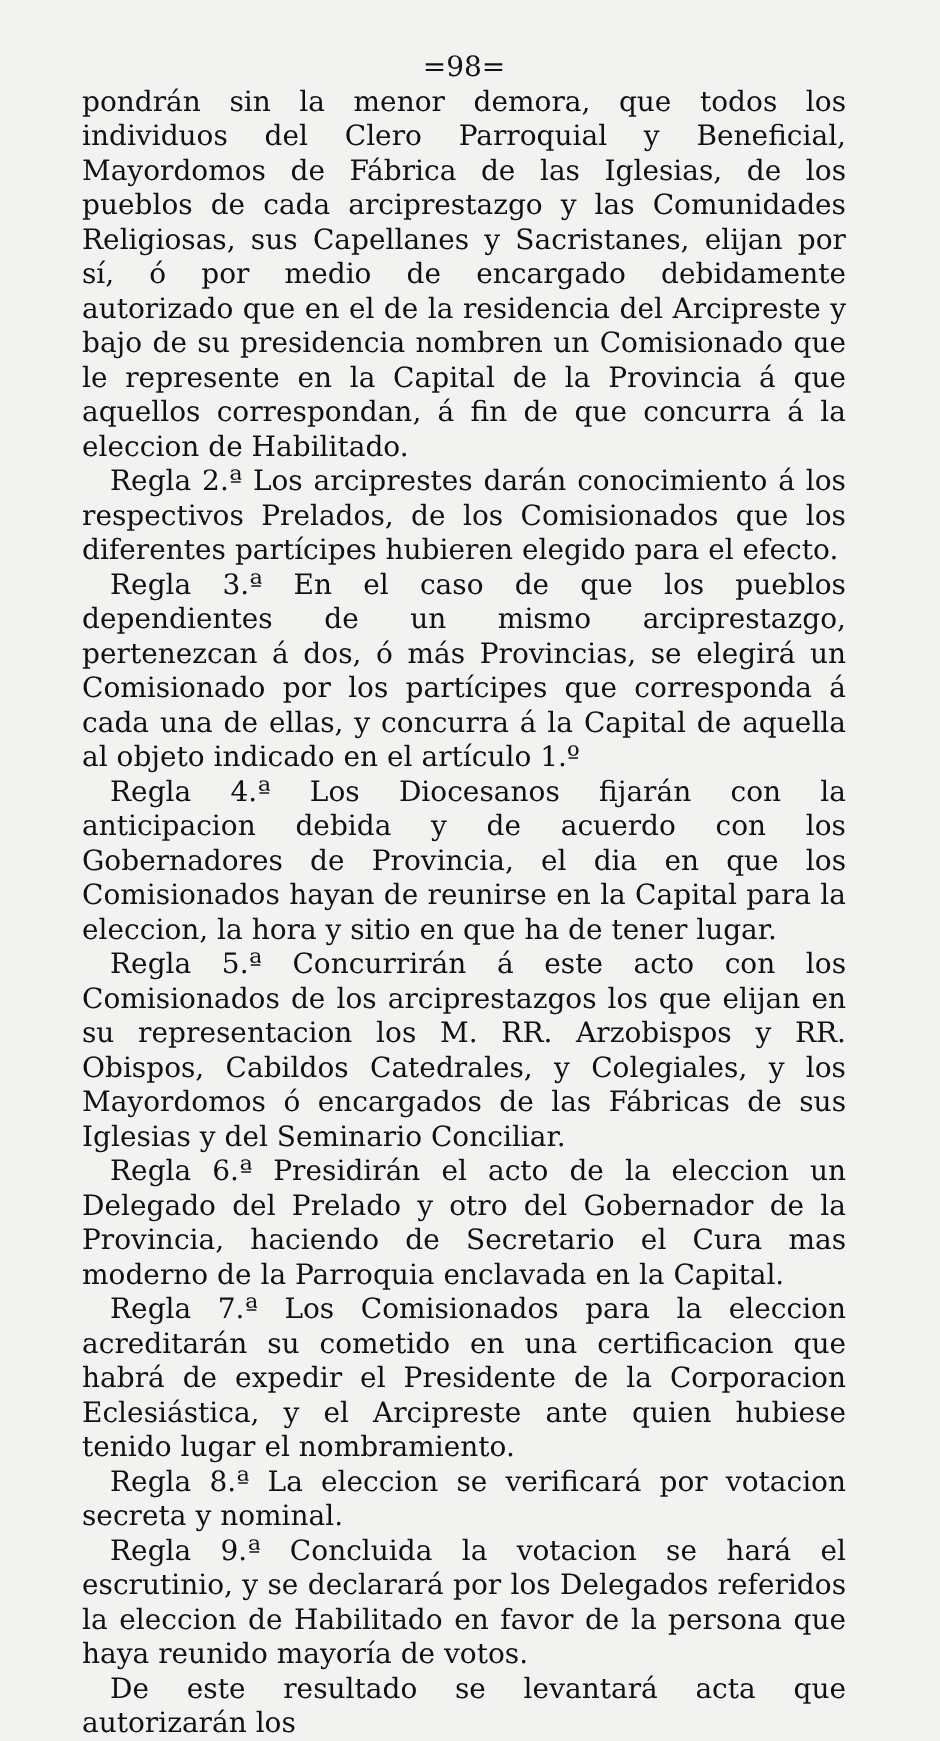=98=
pondrán sin la menor demora, que todos los individuos del Clero Parroquial y Beneficial, Mayordomos de Fábrica de las Iglesias, de los pueblos de cada arciprestazgo y las Comunidades Religiosas, sus Capellanes y Sacristanes, elijan por sí, ó por medio de encargado debidamente autorizado que en el de la residencia del Arcipreste y bajo de su presidencia nombren un Comisionado que le represente en la Capital de la Provincia á que aquellos correspondan, á fin de que concurra á la eleccion de Habilitado.
Regla 2.ª Los arciprestes darán conocimiento á los respectivos Prelados, de los Comisionados que los diferentes partícipes hubieren elegido para el efecto.
Regla 3.ª En el caso de que los pueblos dependientes de un mismo arciprestazgo, pertenezcan á dos, ó más Provincias, se elegirá un Comisionado por los partícipes que corresponda á cada una de ellas, y concurra á la Capital de aquella al objeto indicado en el artículo 1.º
Regla 4.ª Los Diocesanos fijarán con la anticipacion debida y de acuerdo con los Gobernadores de Provincia, el dia en que los Comisionados hayan de reunirse en la Capital para la eleccion, la hora y sitio en que ha de tener lugar.
Regla 5.ª Concurrirán á este acto con los Comisionados de los arciprestazgos los que elijan en su representacion los M. RR. Arzobispos y RR. Obispos, Cabildos Catedrales, y Colegiales, y los Mayordomos ó encargados de las Fábricas de sus Iglesias y del Seminario Conciliar.
Regla 6.ª Presidirán el acto de la eleccion un Delegado del Prelado y otro del Gobernador de la Provincia, haciendo de Secretario el Cura mas moderno de la Parroquia enclavada en la Capital.
Regla 7.ª Los Comisionados para la eleccion acreditarán su cometido en una certificacion que habrá de expedir el Presidente de la Corporacion Eclesiástica, y el Arcipreste ante quien hubiese tenido lugar el nombramiento.
Regla 8.ª La eleccion se verificará por votacion secreta y nominal.
Regla 9.ª Concluida la votacion se hará el escrutinio, y se declarará por los Delegados referidos la eleccion de Habilitado en favor de la persona que haya reunido mayoría de votos.
De este resultado se levantará acta que autorizarán los